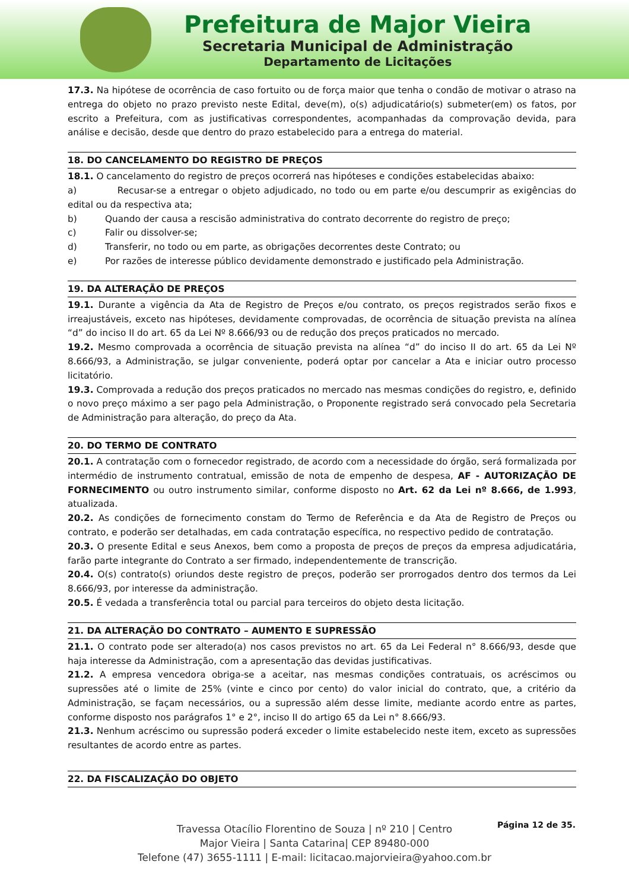Prefeitura de Major Vieira
Secretaria Municipal de Administração
Departamento de Licitações
17.3. Na hipótese de ocorrência de caso fortuito ou de força maior que tenha o condão de motivar o atraso na entrega do objeto no prazo previsto neste Edital, deve(m), o(s) adjudicatário(s) submeter(em) os fatos, por escrito a Prefeitura, com as justificativas correspondentes, acompanhadas da comprovação devida, para análise e decisão, desde que dentro do prazo estabelecido para a entrega do material.
18. DO CANCELAMENTO DO REGISTRO DE PREÇOS
18.1. O cancelamento do registro de preços ocorrerá nas hipóteses e condições estabelecidas abaixo:
a) Recusar-se a entregar o objeto adjudicado, no todo ou em parte e/ou descumprir as exigências do edital ou da respectiva ata;
b) Quando der causa a rescisão administrativa do contrato decorrente do registro de preço;
c) Falir ou dissolver-se;
d) Transferir, no todo ou em parte, as obrigações decorrentes deste Contrato; ou
e) Por razões de interesse público devidamente demonstrado e justificado pela Administração.
19. DA ALTERAÇÃO DE PREÇOS
19.1. Durante a vigência da Ata de Registro de Preços e/ou contrato, os preços registrados serão fixos e irreajustáveis, exceto nas hipóteses, devidamente comprovadas, de ocorrência de situação prevista na alínea “d” do inciso II do art. 65 da Lei Nº 8.666/93 ou de redução dos preços praticados no mercado.
19.2. Mesmo comprovada a ocorrência de situação prevista na alínea “d” do inciso II do art. 65 da Lei Nº 8.666/93, a Administração, se julgar conveniente, poderá optar por cancelar a Ata e iniciar outro processo licitatório.
19.3. Comprovada a redução dos preços praticados no mercado nas mesmas condições do registro, e, definido o novo preço máximo a ser pago pela Administração, o Proponente registrado será convocado pela Secretaria de Administração para alteração, do preço da Ata.
20. DO TERMO DE CONTRATO
20.1. A contratação com o fornecedor registrado, de acordo com a necessidade do órgão, será formalizada por intermédio de instrumento contratual, emissão de nota de empenho de despesa, AF - AUTORIZAÇÃO DE FORNECIMENTO ou outro instrumento similar, conforme disposto no Art. 62 da Lei nº 8.666, de 1.993, atualizada.
20.2. As condições de fornecimento constam do Termo de Referência e da Ata de Registro de Preços ou contrato, e poderão ser detalhadas, em cada contratação específica, no respectivo pedido de contratação.
20.3. O presente Edital e seus Anexos, bem como a proposta de preços de preços da empresa adjudicatária, farão parte integrante do Contrato a ser firmado, independentemente de transcrição.
20.4. O(s) contrato(s) oriundos deste registro de preços, poderão ser prorrogados dentro dos termos da Lei 8.666/93, por interesse da administração.
20.5. É vedada a transferência total ou parcial para terceiros do objeto desta licitação.
21. DA ALTERAÇÃO DO CONTRATO – AUMENTO E SUPRESSÃO
21.1. O contrato pode ser alterado(a) nos casos previstos no art. 65 da Lei Federal n° 8.666/93, desde que haja interesse da Administração, com a apresentação das devidas justificativas.
21.2. A empresa vencedora obriga-se a aceitar, nas mesmas condições contratuais, os acréscimos ou supressões até o limite de 25% (vinte e cinco por cento) do valor inicial do contrato, que, a critério da Administração, se façam necessários, ou a supressão além desse limite, mediante acordo entre as partes, conforme disposto nos parágrafos 1° e 2°, inciso II do artigo 65 da Lei n° 8.666/93.
21.3. Nenhum acréscimo ou supressão poderá exceder o limite estabelecido neste item, exceto as supressões resultantes de acordo entre as partes.
22. DA FISCALIZAÇÃO DO OBJETO
Página 12 de 35.
Travessa Otacílio Florentino de Souza | nº 210 | Centro
Major Vieira | Santa Catarina| CEP 89480-000
Telefone (47) 3655-1111 | E-mail: licitacao.majorvieira@yahoo.com.br